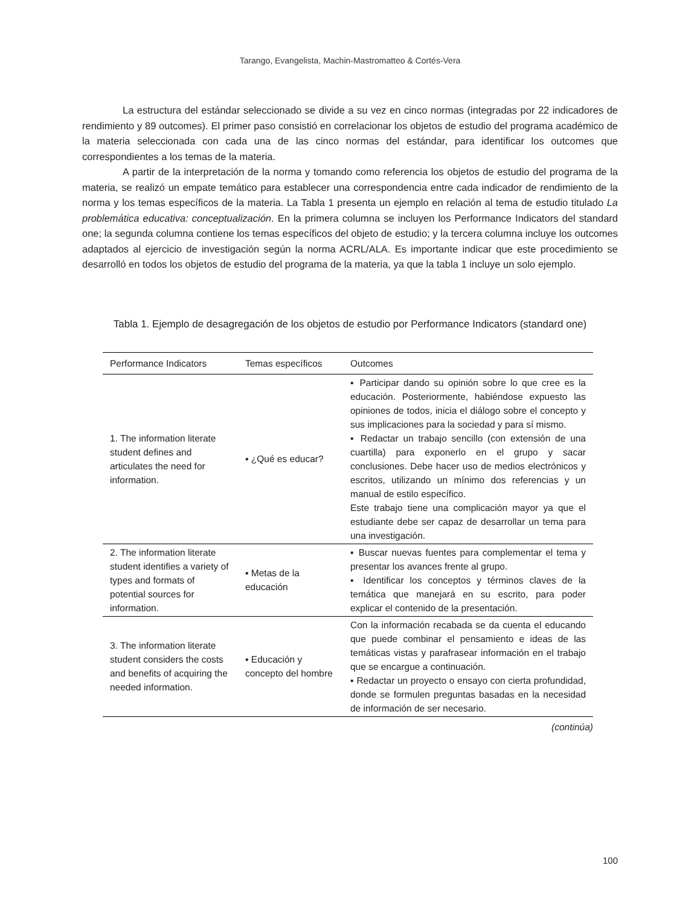Tarango, Evangelista, Machin-Mastromatteo & Cortés-Vera
La estructura del estándar seleccionado se divide a su vez en cinco normas (integradas por 22 indicadores de rendimiento y 89 outcomes). El primer paso consistió en correlacionar los objetos de estudio del programa académico de la materia seleccionada con cada una de las cinco normas del estándar, para identificar los outcomes que correspondientes a los temas de la materia.
A partir de la interpretación de la norma y tomando como referencia los objetos de estudio del programa de la materia, se realizó un empate temático para establecer una correspondencia entre cada indicador de rendimiento de la norma y los temas específicos de la materia. La Tabla 1 presenta un ejemplo en relación al tema de estudio titulado La problemática educativa: conceptualización. En la primera columna se incluyen los Performance Indicators del standard one; la segunda columna contiene los temas específicos del objeto de estudio; y la tercera columna incluye los outcomes adaptados al ejercicio de investigación según la norma ACRL/ALA. Es importante indicar que este procedimiento se desarrolló en todos los objetos de estudio del programa de la materia, ya que la tabla 1 incluye un solo ejemplo.
Tabla 1. Ejemplo de desagregación de los objetos de estudio por Performance Indicators (standard one)
| Performance Indicators | Temas específicos | Outcomes |
| --- | --- | --- |
| 1. The information literate student defines and articulates the need for information. | ▪ ¿Qué es educar? | ▪ Participar dando su opinión sobre lo que cree es la educación. Posteriormente, habiéndose expuesto las opiniones de todos, inicia el diálogo sobre el concepto y sus implicaciones para la sociedad y para sí mismo. ▪ Redactar un trabajo sencillo (con extensión de una cuartilla) para exponerlo en el grupo y sacar conclusiones. Debe hacer uso de medios electrónicos y escritos, utilizando un mínimo dos referencias y un manual de estilo específico. Este trabajo tiene una complicación mayor ya que el estudiante debe ser capaz de desarrollar un tema para una investigación. |
| 2. The information literate student identifies a variety of types and formats of potential sources for information. | ▪ Metas de la educación | ▪ Buscar nuevas fuentes para complementar el tema y presentar los avances frente al grupo. ▪ Identificar los conceptos y términos claves de la temática que manejará en su escrito, para poder explicar el contenido de la presentación. |
| 3. The information literate student considers the costs and benefits of acquiring the needed information. | ▪ Educación y concepto del hombre | Con la información recabada se da cuenta el educando que puede combinar el pensamiento e ideas de las temáticas vistas y parafrasear información en el trabajo que se encargue a continuación. ▪ Redactar un proyecto o ensayo con cierta profundidad, donde se formulen preguntas basadas en la necesidad de información de ser necesario. |
(continúa)
100